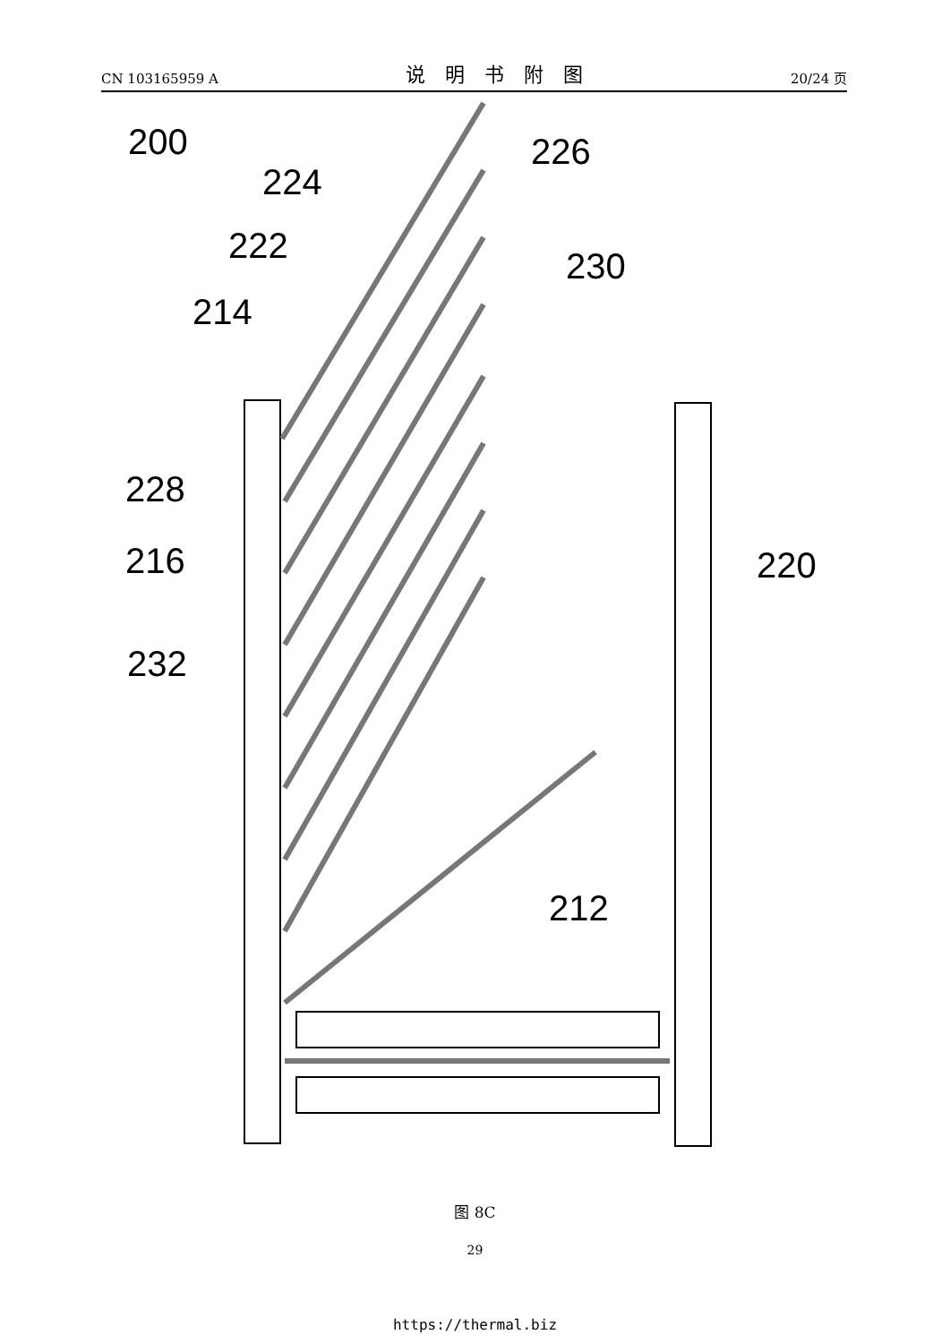CN 103165959 A 说明书附图 20/24 页
200
224
226
222
230
214
228
216
220
232
212
图 8C
29
https://thermal.biz